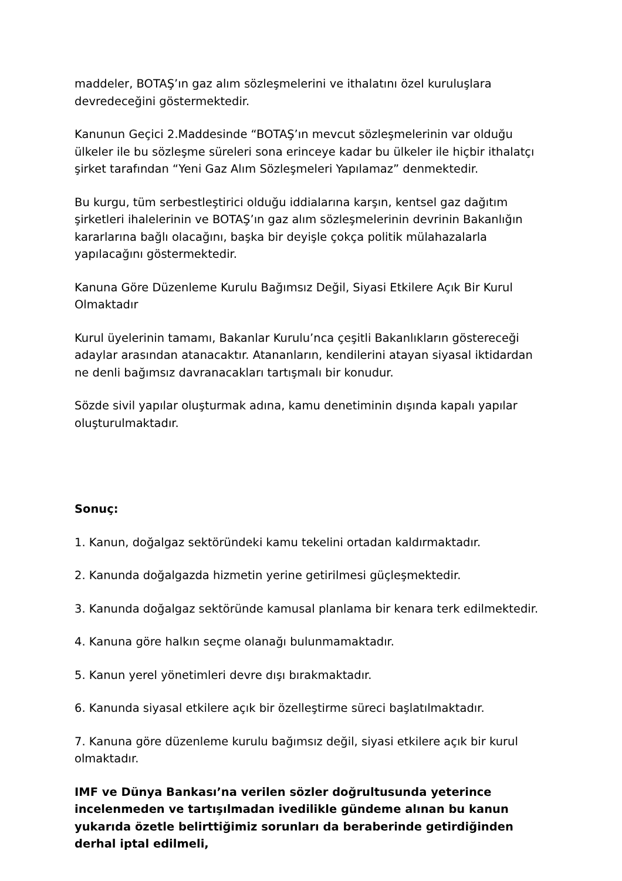maddeler, BOTAŞ’ın gaz alım sözleşmelerini ve ithalatını özel kuruluşlara devredeceğini göstermektedir.
Kanunun Geçici 2.Maddesinde “BOTAŞ’ın mevcut sözleşmelerinin var olduğu ülkeler ile bu sözleşme süreleri sona erinceye kadar bu ülkeler ile hiçbir ithalatçı şirket tarafından “Yeni Gaz Alım Sözleşmeleri Yapılamaz” denmektedir.
Bu kurgu, tüm serbestleştirici olduğu iddialarına karşın, kentsel gaz dağıtım şirketleri ihalelerinin ve BOTAŞ’ın gaz alım sözleşmelerinin devrinin Bakanlığın kararlarına bağlı olacağını, başka bir deyişle çokça politik mülahazalarla yapılacağını göstermektedir.
Kanuna Göre Düzenleme Kurulu Bağımsız Değil, Siyasi Etkilere Açık Bir Kurul Olmaktadır
Kurul üyelerinin tamamı, Bakanlar Kurulu’nca çeşitli Bakanlıkların göstereceği adaylar arasından atanacaktır. Atananların, kendilerini atayan siyasal iktidardan ne denli bağımsız davranacakları tartışmalı bir konudur.
Sözde sivil yapılar oluşturmak adına, kamu denetiminin dışında kapalı yapılar oluşturulmaktadır.
Sonuç:
1. Kanun, doğalgaz sektöründeki kamu tekelini ortadan kaldırmaktadır.
2. Kanunda doğalgazda hizmetin yerine getirilmesi güçleşmektedir.
3. Kanunda doğalgaz sektöründe kamusal planlama bir kenara terk edilmektedir.
4. Kanuna göre halkın seçme olanağı bulunmamaktadır.
5. Kanun yerel yönetimleri devre dışı bırakmaktadır.
6. Kanunda siyasal etkilere açık bir özelleştirme süreci başlatılmaktadır.
7. Kanuna göre düzenleme kurulu bağımsız değil, siyasi etkilere açık bir kurul olmaktadır.
IMF ve Dünya Bankası’na verilen sözler doğrultusunda yeterince incelenmeden ve tartışılmadan ivedilikle gündeme alınan bu kanun yukarıda özetle belirttiğimiz sorunları da beraberinde getirdiğinden derhal iptal edilmeli,